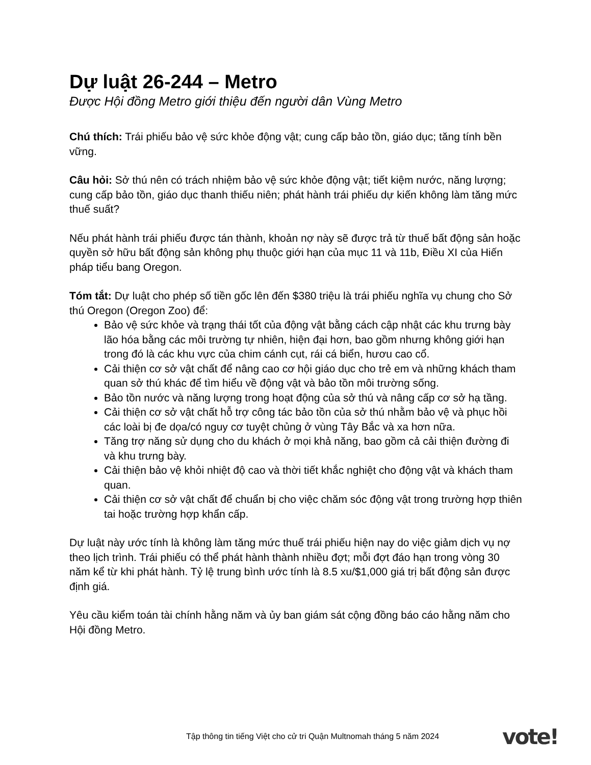Dự luật 26-244 – Metro
Được Hội đồng Metro giới thiệu đến người dân Vùng Metro
Chú thích: Trái phiếu bảo vệ sức khỏe động vật; cung cấp bảo tồn, giáo dục; tăng tính bền vững.
Câu hỏi: Sở thú nên có trách nhiệm bảo vệ sức khỏe động vật; tiết kiệm nước, năng lượng; cung cấp bảo tồn, giáo dục thanh thiếu niên; phát hành trái phiếu dự kiến không làm tăng mức thuế suất?
Nếu phát hành trái phiếu được tán thành, khoản nợ này sẽ được trả từ thuế bất động sản hoặc quyền sở hữu bất động sản không phụ thuộc giới hạn của mục 11 và 11b, Điều XI của Hiến pháp tiểu bang Oregon.
Tóm tắt: Dự luật cho phép số tiền gốc lên đến $380 triệu là trái phiếu nghĩa vụ chung cho Sở thú Oregon (Oregon Zoo) để:
Bảo vệ sức khỏe và trạng thái tốt của động vật bằng cách cập nhật các khu trưng bày lão hóa bằng các môi trường tự nhiên, hiện đại hơn, bao gồm nhưng không giới hạn trong đó là các khu vực của chim cánh cụt, rái cá biển, hươu cao cổ.
Cải thiện cơ sở vật chất để nâng cao cơ hội giáo dục cho trẻ em và những khách tham quan sở thú khác để tìm hiểu về động vật và bảo tồn môi trường sống.
Bảo tồn nước và năng lượng trong hoạt động của sở thú và nâng cấp cơ sở hạ tầng.
Cải thiện cơ sở vật chất hỗ trợ công tác bảo tồn của sở thú nhằm bảo vệ và phục hồi các loài bị đe dọa/có nguy cơ tuyệt chủng ở vùng Tây Bắc và xa hơn nữa.
Tăng trợ năng sử dụng cho du khách ở mọi khả năng, bao gồm cả cải thiện đường đi và khu trưng bày.
Cải thiện bảo vệ khỏi nhiệt độ cao và thời tiết khắc nghiệt cho động vật và khách tham quan.
Cải thiện cơ sở vật chất để chuẩn bị cho việc chăm sóc động vật trong trường hợp thiên tai hoặc trường hợp khẩn cấp.
Dự luật này ước tính là không làm tăng mức thuế trái phiếu hiện nay do việc giảm dịch vụ nợ theo lịch trình. Trái phiếu có thể phát hành thành nhiều đợt; mỗi đợt đáo hạn trong vòng 30 năm kể từ khi phát hành. Tỷ lệ trung bình ước tính là 8.5 xu/$1,000 giá trị bất động sản được định giá.
Yêu cầu kiểm toán tài chính hằng năm và ủy ban giám sát cộng đồng báo cáo hằng năm cho Hội đồng Metro.
Tập thông tin tiếng Việt cho cử tri Quận Multnomah tháng 5 năm 2024
vote!